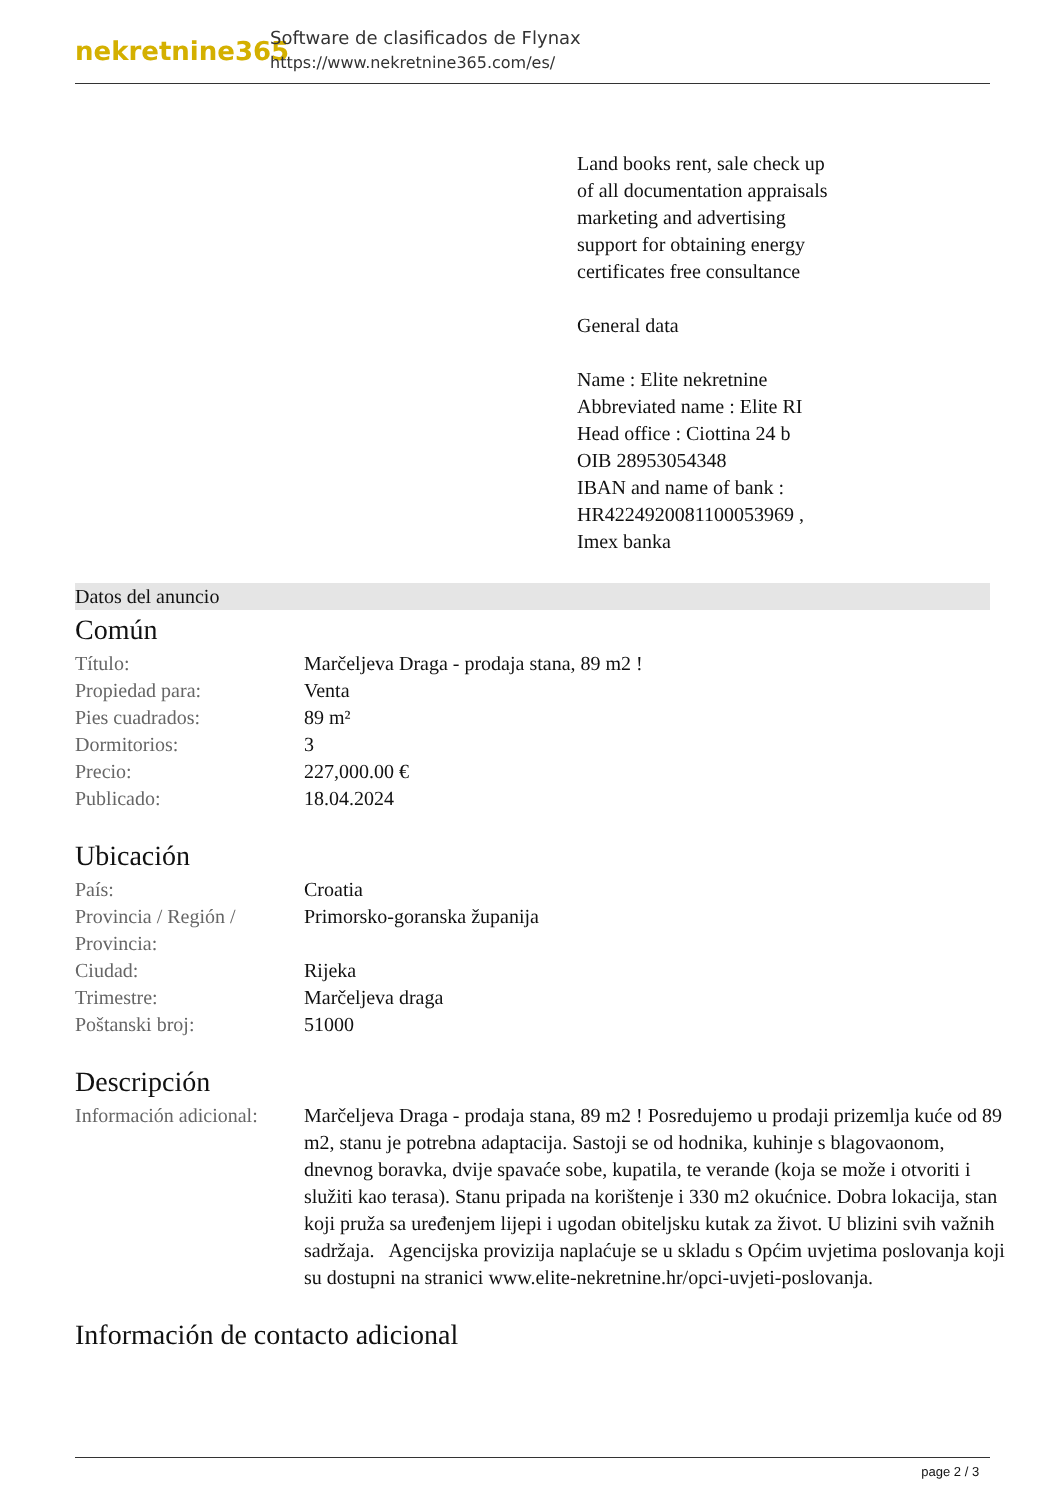nekretnine365
Software de clasificados de Flynax
https://www.nekretnine365.com/es/
Land books rent, sale check up
of all documentation appraisals
marketing and advertising
support for obtaining energy
certificates free consultance
General data
Name : Elite nekretnine
Abbreviated name : Elite RI
Head office : Ciottina 24 b
OIB 28953054348
IBAN and name of bank :
HR4224920081100053969 ,
Imex banka
Datos del anuncio
Común
| Título: | Marčeljeva Draga - prodaja stana, 89 m2 ! |
| Propiedad para: | Venta |
| Pies cuadrados: | 89 m² |
| Dormitorios: | 3 |
| Precio: | 227,000.00 € |
| Publicado: | 18.04.2024 |
Ubicación
| País: | Croatia |
| Provincia / Región / Provincia: | Primorsko-goranska županija |
| Ciudad: | Rijeka |
| Trimestre: | Marčeljeva draga |
| Poštanski broj: | 51000 |
Descripción
| Información adicional: | Marčeljeva Draga - prodaja stana, 89 m2 ! Posredujemo u prodaji prizemlja kuće od 89 m2, stanu je potrebna adaptacija. Sastoji se od hodnika, kuhinje s blagovaonom, dnevnog boravka, dvije spavaće sobe, kupatila, te verande (koja se može i otvoriti i služiti kao terasa). Stanu pripada na korištenje i 330 m2 okućnice. Dobra lokacija, stan koji pruža sa uređenjem lijepi i ugodan obiteljsku kutak za život. U blizini svih važnih sadržaja. Agencijska provizija naplaćuje se u skladu s Općim uvjetima poslovanja koji su dostupni na stranici www.elite-nekretnine.hr/opci-uvjeti-poslovanja. |
Información de contacto adicional
page 2 / 3